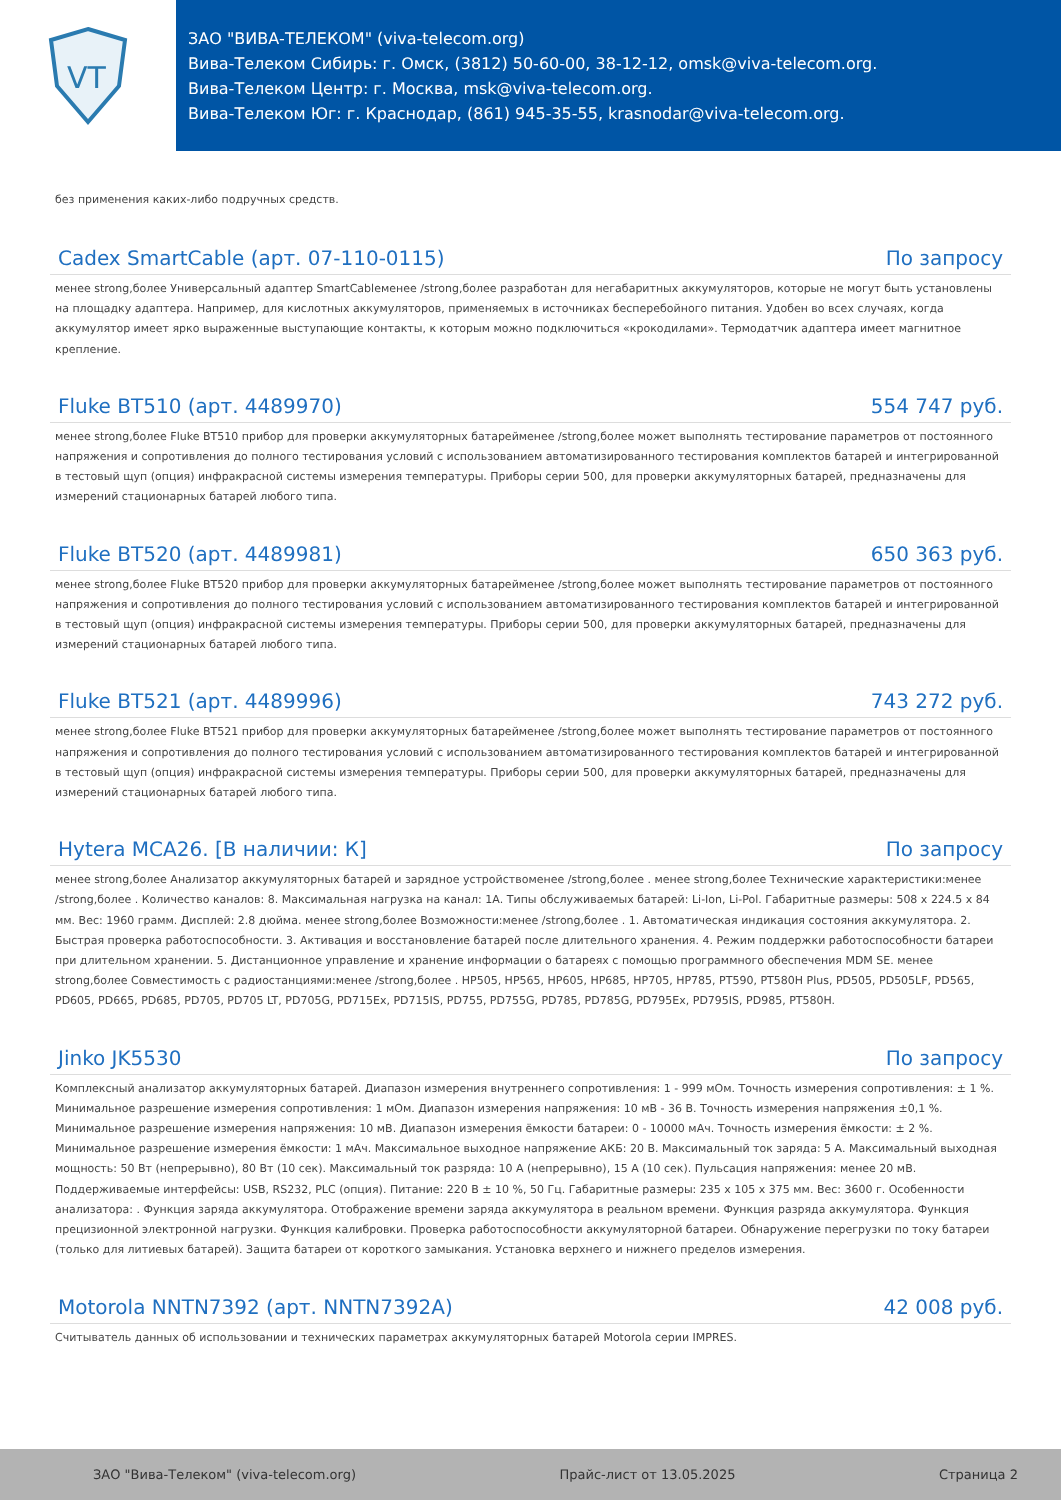VT
ЗАО "ВИВА-ТЕЛЕКОМ" (viva-telecom.org)
Вива-Телеком Сибирь: г. Омск, (3812) 50-60-00, 38-12-12, omsk@viva-telecom.org.
Вива-Телеком Центр: г. Москва, msk@viva-telecom.org.
Вива-Телеком Юг: г. Краснодар, (861) 945-35-55, krasnodar@viva-telecom.org.
без применения каких-либо подручных средств.
Cadex SmartCable (арт. 07-110-0115) По запросу
менее strong,более Универсальный адаптер SmartCableменее /strong,более разработан для негабаритных аккумуляторов, которые не могут быть установлены на площадку адаптера. Например, для кислотных аккумуляторов, применяемых в источниках бесперебойного питания. Удобен во всех случаях, когда аккумулятор имеет ярко выраженные выступающие контакты, к которым можно подключиться «крокодилами». Термодатчик адаптера имеет магнитное крепление.
Fluke BT510 (арт. 4489970) 554 747 руб.
менее strong,более Fluke BT510 прибор для проверки аккумуляторных батарейменее /strong,более может выполнять тестирование параметров от постоянного напряжения и сопротивления до полного тестирования условий с использованием автоматизированного тестирования комплектов батарей и интегрированной в тестовый щуп (опция) инфракрасной системы измерения температуры. Приборы серии 500, для проверки аккумуляторных батарей, предназначены для измерений стационарных батарей любого типа.
Fluke BT520 (арт. 4489981) 650 363 руб.
менее strong,более Fluke BT520 прибор для проверки аккумуляторных батарейменее /strong,более может выполнять тестирование параметров от постоянного напряжения и сопротивления до полного тестирования условий с использованием автоматизированного тестирования комплектов батарей и интегрированной в тестовый щуп (опция) инфракрасной системы измерения температуры. Приборы серии 500, для проверки аккумуляторных батарей, предназначены для измерений стационарных батарей любого типа.
Fluke BT521 (арт. 4489996) 743 272 руб.
менее strong,более Fluke BT521 прибор для проверки аккумуляторных батарейменее /strong,более может выполнять тестирование параметров от постоянного напряжения и сопротивления до полного тестирования условий с использованием автоматизированного тестирования комплектов батарей и интегрированной в тестовый щуп (опция) инфракрасной системы измерения температуры. Приборы серии 500, для проверки аккумуляторных батарей, предназначены для измерений стационарных батарей любого типа.
Hytera MCA26. [В наличии: К] По запросу
менее strong,более Анализатор аккумуляторных батарей и зарядное устройствоменее /strong,более . менее strong,более Технические характеристики:менее /strong,более . Количество каналов: 8. Максимальная нагрузка на канал: 1А. Типы обслуживаемых батарей: Li-Ion, Li-Pol. Габаритные размеры: 508 x 224.5 x 84 мм. Вес: 1960 грамм. Дисплей: 2.8 дюйма. менее strong,более Возможности:менее /strong,более . 1. Автоматическая индикация состояния аккумулятора. 2. Быстрая проверка работоспособности. 3. Активация и восстановление батарей после длительного хранения. 4. Режим поддержки работоспособности батареи при длительном хранении. 5. Дистанционное управление и хранение информации о батареях с помощью программного обеспечения MDM SE. менее strong,более Совместимость с радиостанциями:менее /strong,более . HP505, HP565, HP605, HP685, HP705, HP785, PT590, PT580H Plus, PD505, PD505LF, PD565, PD605, PD665, PD685, PD705, PD705 LT, PD705G, PD715Ex, PD715IS, PD755, PD755G, PD785, PD785G, PD795Ex, PD795IS, PD985, PT580H.
Jinko JK5530 По запросу
Комплексный анализатор аккумуляторных батарей. Диапазон измерения внутреннего сопротивления: 1 - 999 мОм. Точность измерения сопротивления: ± 1 %. Минимальное разрешение измерения сопротивления: 1 мОм. Диапазон измерения напряжения: 10 мВ - 36 В. Точность измерения напряжения ±0,1 %. Минимальное разрешение измерения напряжения: 10 мВ. Диапазон измерения ёмкости батареи: 0 - 10000 мАч. Точность измерения ёмкости: ± 2 %. Минимальное разрешение измерения ёмкости: 1 мАч. Максимальное выходное напряжение АКБ: 20 В. Максимальный ток заряда: 5 А. Максимальный выходная мощность: 50 Вт (непрерывно), 80 Вт (10 сек). Максимальный ток разряда: 10 А (непрерывно), 15 А (10 сек). Пульсация напряжения: менее 20 мВ. Поддерживаемые интерфейсы: USB, RS232, PLC (опция). Питание: 220 В ± 10 %, 50 Гц. Габаритные размеры: 235 x 105 x 375 мм. Вес: 3600 г. Особенности анализатора: . Функция заряда аккумулятора. Отображение времени заряда аккумулятора в реальном времени. Функция разряда аккумулятора. Функция прецизионной электронной нагрузки. Функция калибровки. Проверка работоспособности аккумуляторной батареи. Обнаружение перегрузки по току батареи (только для литиевых батарей). Защита батареи от короткого замыкания. Установка верхнего и нижнего пределов измерения.
Motorola NNTN7392 (арт. NNTN7392A) 42 008 руб.
Считыватель данных об использовании и технических параметрах аккумуляторных батарей Motorola серии IMPRES.
ЗАО "Вива-Телеком" (viva-telecom.org) Прайс-лист от 13.05.2025 Страница 2